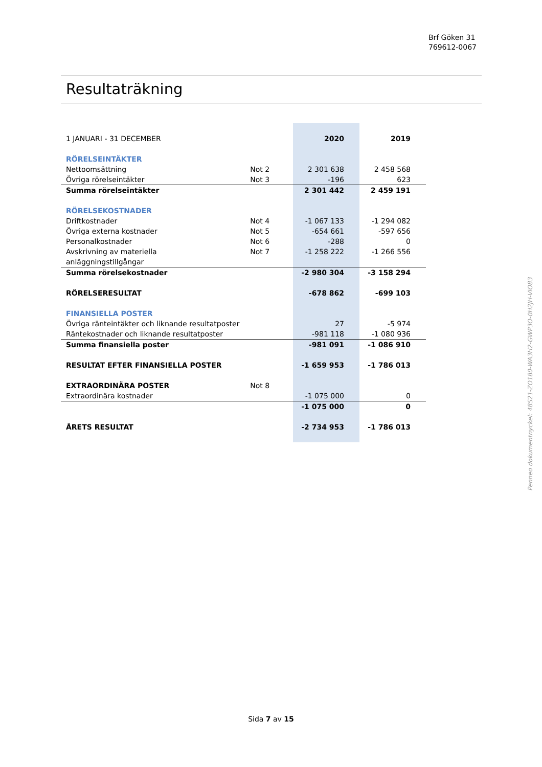Brf Göken 31
769612-0067
Resultaträkning
| 1 JANUARI - 31 DECEMBER | | 2020 | 2019 |
| RÖRELSEINTÄKTER | | | |
| Nettoomsättning | Not 2 | 2 301 638 | 2 458 568 |
| Övriga rörelseintäkter | Not 3 | -196 | 623 |
| Summa rörelseintäkter | | 2 301 442 | 2 459 191 |
| RÖRELSEKOSTNADER | | | |
| Driftkostnader | Not 4 | -1 067 133 | -1 294 082 |
| Övriga externa kostnader | Not 5 | -654 661 | -597 656 |
| Personalkostnader | Not 6 | -288 | 0 |
| Avskrivning av materiella anläggningstillgångar | Not 7 | -1 258 222 | -1 266 556 |
| Summa rörelsekostnader | | -2 980 304 | -3 158 294 |
| RÖRELSERESULTAT | | -678 862 | -699 103 |
| FINANSIELLA POSTER | | | |
| Övriga ränteintäkter och liknande resultatposter | | 27 | -5 974 |
| Räntekostnader och liknande resultatposter | | -981 118 | -1 080 936 |
| Summa finansiella poster | | -981 091 | -1 086 910 |
| RESULTAT EFTER FINANSIELLA POSTER | | -1 659 953 | -1 786 013 |
| EXTRAORDINÄRA POSTER | Not 8 | | |
| Extraordinära kostnader | | -1 075 000 | 0 |
| | | -1 075 000 | 0 |
| ÅRETS RESULTAT | | -2 734 953 | -1 786 013 |
Penneo dokumentnyckel: 48S21-ZO180-WA3H2-GWP3O-0H2JH-VIO83
Sida 7 av 15